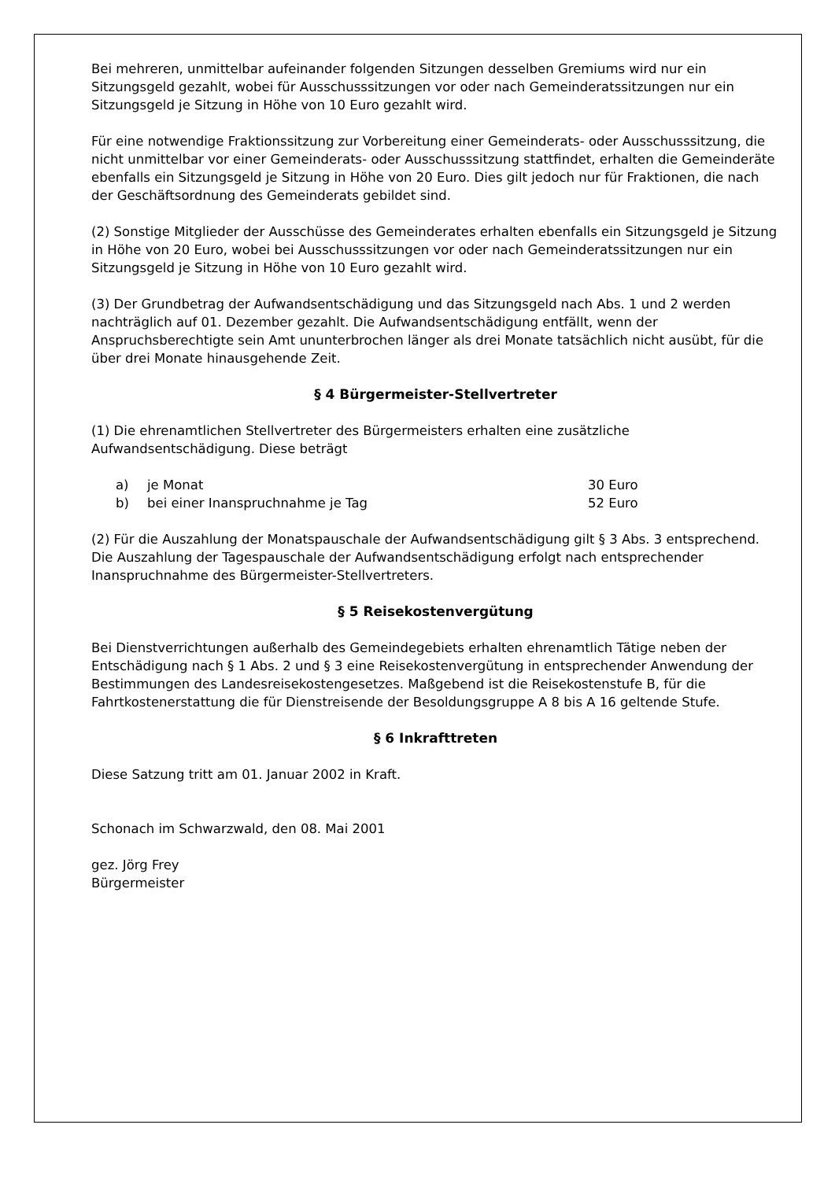Bei mehreren, unmittelbar aufeinander folgenden Sitzungen desselben Gremiums wird nur ein Sitzungsgeld gezahlt, wobei für Ausschusssitzungen vor oder nach Gemeinderatssitzungen nur ein Sitzungsgeld je Sitzung in Höhe von 10 Euro gezahlt wird.
Für eine notwendige Fraktionssitzung zur Vorbereitung einer Gemeinderats- oder Ausschusssitzung, die nicht unmittelbar vor einer Gemeinderats- oder Ausschusssitzung stattfindet, erhalten die Gemeinderäte ebenfalls ein Sitzungsgeld je Sitzung in Höhe von 20 Euro. Dies gilt jedoch nur für Fraktionen, die nach der Geschäftsordnung des Gemeinderats gebildet sind.
(2) Sonstige Mitglieder der Ausschüsse des Gemeinderates erhalten ebenfalls ein Sitzungsgeld je Sitzung in Höhe von 20 Euro, wobei bei Ausschusssitzungen vor oder nach Gemeinderatssitzungen nur ein Sitzungsgeld je Sitzung in Höhe von 10 Euro gezahlt wird.
(3) Der Grundbetrag der Aufwandsentschädigung und das Sitzungsgeld nach Abs. 1 und 2 werden nachträglich auf 01. Dezember gezahlt. Die Aufwandsentschädigung entfällt, wenn der Anspruchsberechtigte sein Amt ununterbrochen länger als drei Monate tatsächlich nicht ausübt, für die über drei Monate hinausgehende Zeit.
§ 4 Bürgermeister-Stellvertreter
(1) Die ehrenamtlichen Stellvertreter des Bürgermeisters erhalten eine zusätzliche Aufwandsentschädigung. Diese beträgt
a) je Monat 30 Euro
b) bei einer Inanspruchnahme je Tag 52 Euro
(2) Für die Auszahlung der Monatspauschale der Aufwandsentschädigung gilt § 3 Abs. 3 entsprechend. Die Auszahlung der Tagespauschale der Aufwandsentschädigung erfolgt nach entsprechender Inanspruchnahme des Bürgermeister-Stellvertreters.
§ 5 Reisekostenvergütung
Bei Dienstverrichtungen außerhalb des Gemeindegebiets erhalten ehrenamtlich Tätige neben der Entschädigung nach § 1 Abs. 2 und § 3 eine Reisekostenvergütung in entsprechender Anwendung der Bestimmungen des Landesreisekostengesetzes. Maßgebend ist die Reisekostenstufe B, für die Fahrtkostenerstattung die für Dienstreisende der Besoldungsgruppe A 8 bis A 16 geltende Stufe.
§ 6 Inkrafttreten
Diese Satzung tritt am 01. Januar 2002 in Kraft.
Schonach im Schwarzwald, den 08. Mai 2001
gez. Jörg Frey
Bürgermeister